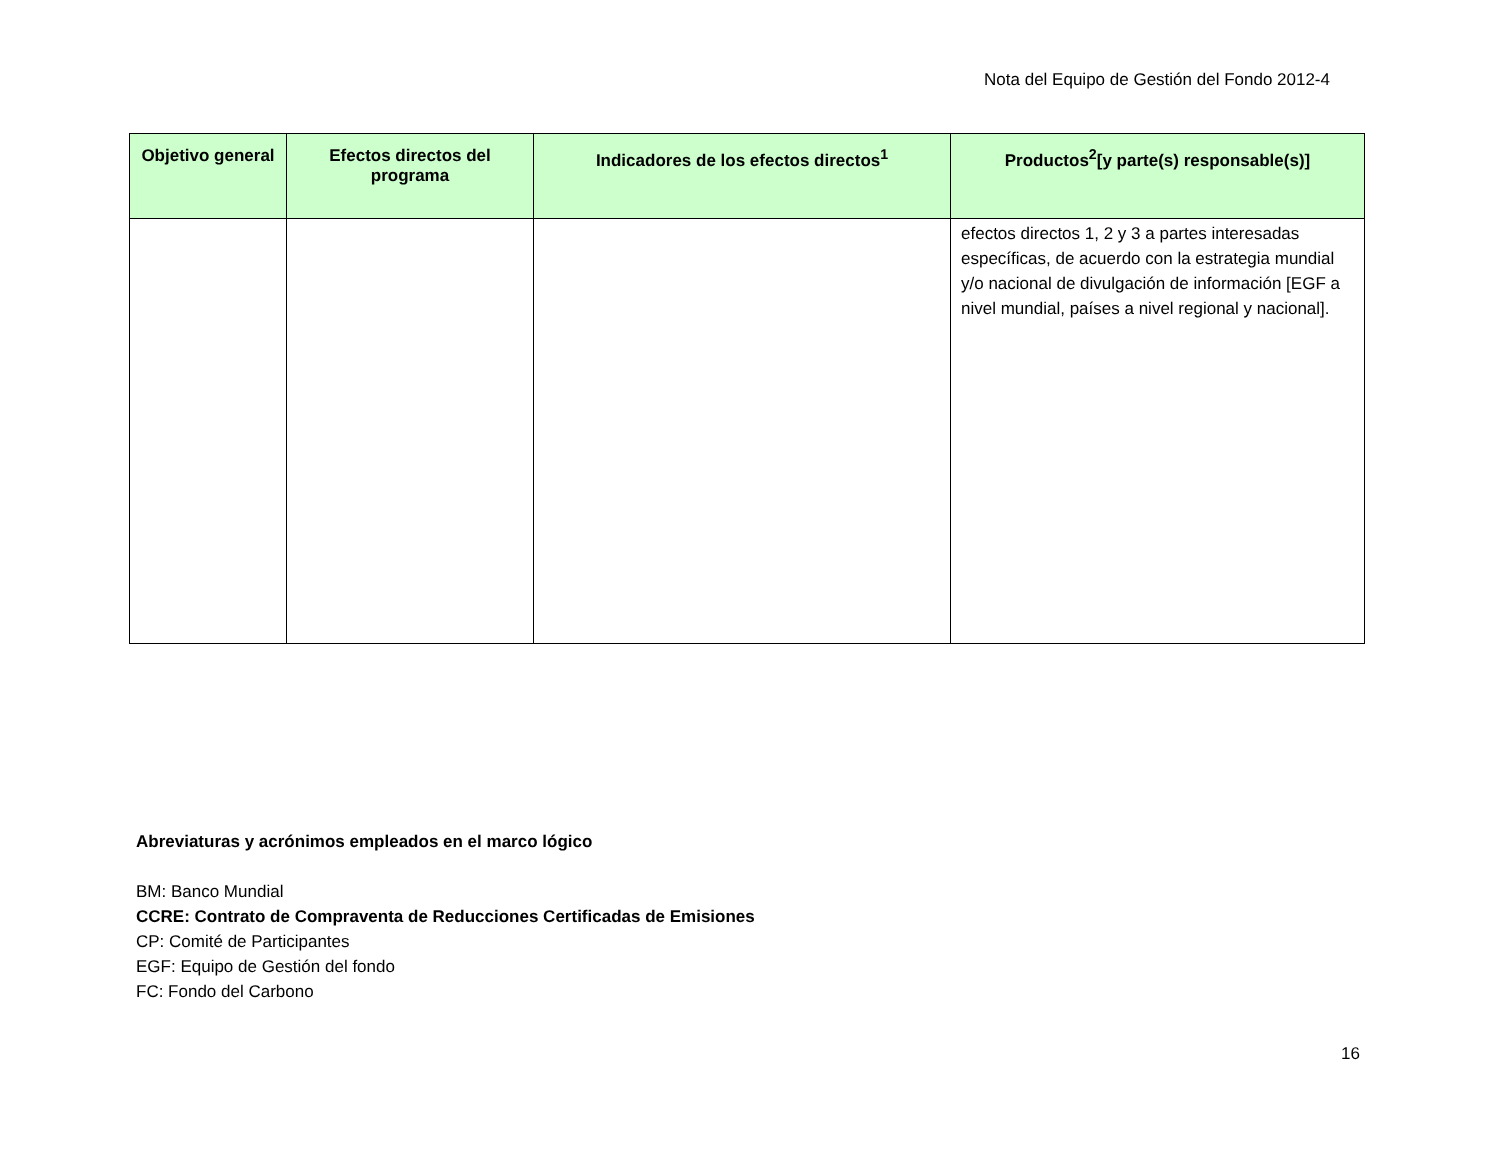Nota del Equipo de Gestión del Fondo 2012-4
| Objetivo general | Efectos directos del programa | Indicadores de los efectos directos<sup>1</sup> | Productos<sup>2</sup>[y parte(s) responsable(s)] |
| --- | --- | --- | --- |
| | | | efectos directos 1, 2 y 3 a partes interesadas específicas, de acuerdo con la estrategia mundial y/o nacional de divulgación de información [EGF a nivel mundial, países a nivel regional y nacional]. |
Abreviaturas y acrónimos empleados en el marco lógico
BM: Banco Mundial
CCRE: Contrato de Compraventa de Reducciones Certificadas de Emisiones
CP: Comité de Participantes
EGF: Equipo de Gestión del fondo
FC: Fondo del Carbono
16